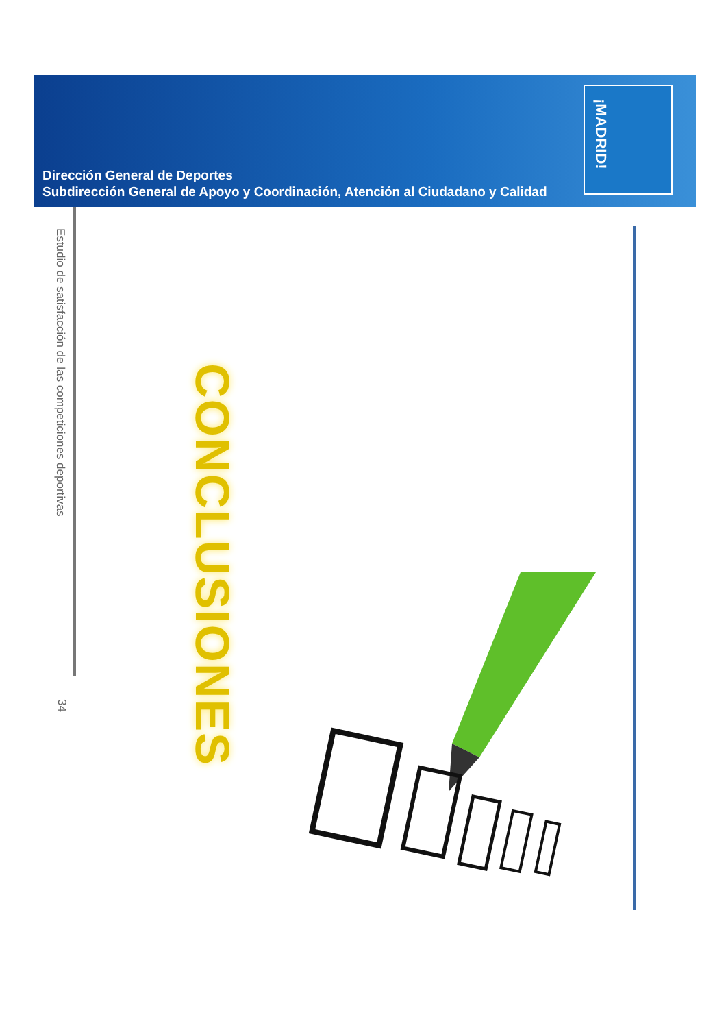Dirección General de Deportes
Subdirección General de Apoyo y Coordinación, Atención al Ciudadano y Calidad
¡MADRID!
Estudio de satisfacción de las competiciones deportivas
34
CONCLUSIONES